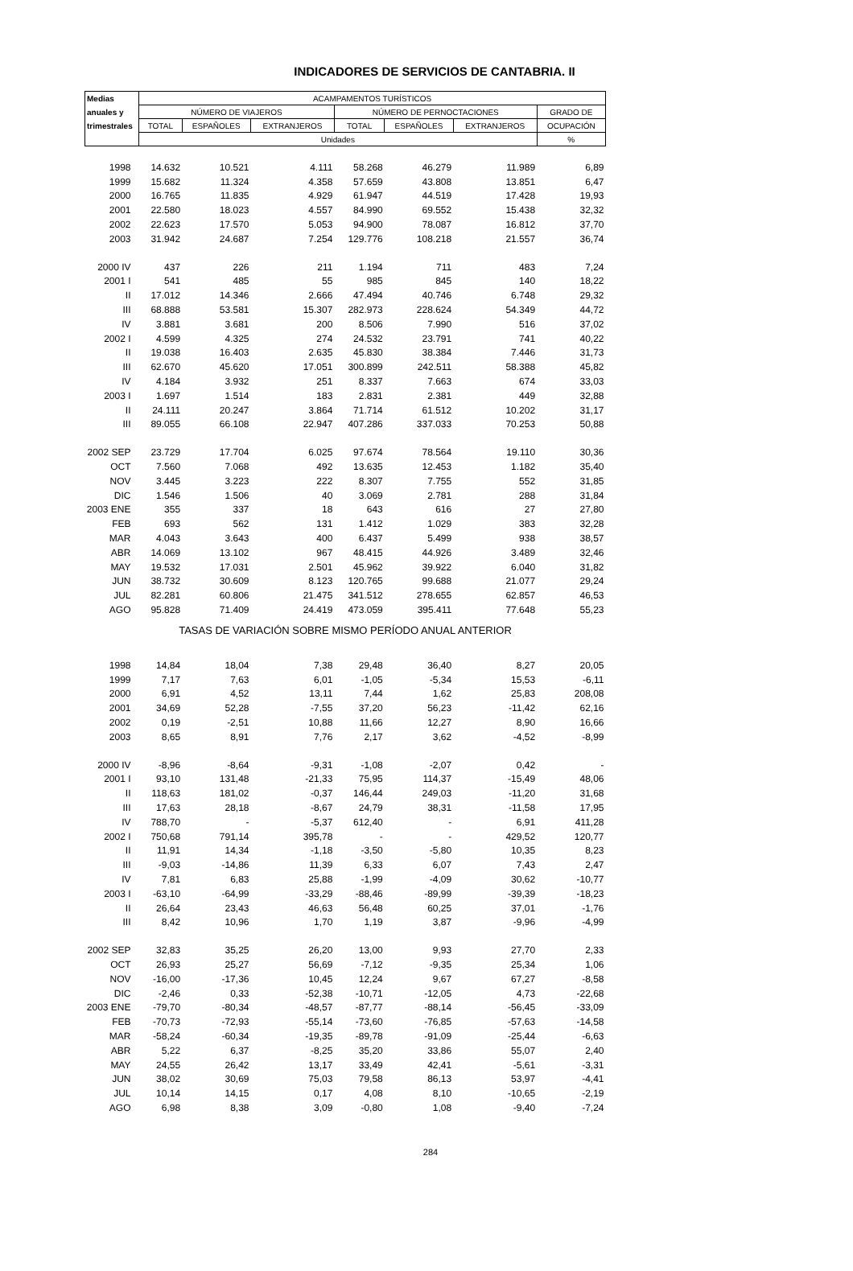INDICADORES DE SERVICIOS DE CANTABRIA. II
| Medias | ACAMPAMENTOS TURÍSTICOS | | | | | | |
| --- | --- | --- | --- | --- | --- | --- | --- |
| anuales y | NÚMERO DE VIAJEROS | | | NÚMERO DE PERNOCTACIONES | | | GRADO DE |
| trimestrales | TOTAL | ESPAÑOLES | EXTRANJEROS | TOTAL | ESPAÑOLES | EXTRANJEROS | OCUPACIÓN |
| | Unidades | | | | | | % |
| 1998 | 14.632 | 10.521 | 4.111 | 58.268 | 46.279 | 11.989 | 6,89 |
| 1999 | 15.682 | 11.324 | 4.358 | 57.659 | 43.808 | 13.851 | 6,47 |
| 2000 | 16.765 | 11.835 | 4.929 | 61.947 | 44.519 | 17.428 | 19,93 |
| 2001 | 22.580 | 18.023 | 4.557 | 84.990 | 69.552 | 15.438 | 32,32 |
| 2002 | 22.623 | 17.570 | 5.053 | 94.900 | 78.087 | 16.812 | 37,70 |
| 2003 | 31.942 | 24.687 | 7.254 | 129.776 | 108.218 | 21.557 | 36,74 |
| 2000 IV | 437 | 226 | 211 | 1.194 | 711 | 483 | 7,24 |
| 2001 I | 541 | 485 | 55 | 985 | 845 | 140 | 18,22 |
| II | 17.012 | 14.346 | 2.666 | 47.494 | 40.746 | 6.748 | 29,32 |
| III | 68.888 | 53.581 | 15.307 | 282.973 | 228.624 | 54.349 | 44,72 |
| IV | 3.881 | 3.681 | 200 | 8.506 | 7.990 | 516 | 37,02 |
| 2002 I | 4.599 | 4.325 | 274 | 24.532 | 23.791 | 741 | 40,22 |
| II | 19.038 | 16.403 | 2.635 | 45.830 | 38.384 | 7.446 | 31,73 |
| III | 62.670 | 45.620 | 17.051 | 300.899 | 242.511 | 58.388 | 45,82 |
| IV | 4.184 | 3.932 | 251 | 8.337 | 7.663 | 674 | 33,03 |
| 2003 I | 1.697 | 1.514 | 183 | 2.831 | 2.381 | 449 | 32,88 |
| II | 24.111 | 20.247 | 3.864 | 71.714 | 61.512 | 10.202 | 31,17 |
| III | 89.055 | 66.108 | 22.947 | 407.286 | 337.033 | 70.253 | 50,88 |
| 2002 SEP | 23.729 | 17.704 | 6.025 | 97.674 | 78.564 | 19.110 | 30,36 |
| OCT | 7.560 | 7.068 | 492 | 13.635 | 12.453 | 1.182 | 35,40 |
| NOV | 3.445 | 3.223 | 222 | 8.307 | 7.755 | 552 | 31,85 |
| DIC | 1.546 | 1.506 | 40 | 3.069 | 2.781 | 288 | 31,84 |
| 2003 ENE | 355 | 337 | 18 | 643 | 616 | 27 | 27,80 |
| FEB | 693 | 562 | 131 | 1.412 | 1.029 | 383 | 32,28 |
| MAR | 4.043 | 3.643 | 400 | 6.437 | 5.499 | 938 | 38,57 |
| ABR | 14.069 | 13.102 | 967 | 48.415 | 44.926 | 3.489 | 32,46 |
| MAY | 19.532 | 17.031 | 2.501 | 45.962 | 39.922 | 6.040 | 31,82 |
| JUN | 38.732 | 30.609 | 8.123 | 120.765 | 99.688 | 21.077 | 29,24 |
| JUL | 82.281 | 60.806 | 21.475 | 341.512 | 278.655 | 62.857 | 46,53 |
| AGO | 95.828 | 71.409 | 24.419 | 473.059 | 395.411 | 77.648 | 55,23 |
| TASAS DE VARIACIÓN SOBRE MISMO PERÍODO ANUAL ANTERIOR | | | | | | | |
| 1998 | 14,84 | 18,04 | 7,38 | 29,48 | 36,40 | 8,27 | 20,05 |
| 1999 | 7,17 | 7,63 | 6,01 | -1,05 | -5,34 | 15,53 | -6,11 |
| 2000 | 6,91 | 4,52 | 13,11 | 7,44 | 1,62 | 25,83 | 208,08 |
| 2001 | 34,69 | 52,28 | -7,55 | 37,20 | 56,23 | -11,42 | 62,16 |
| 2002 | 0,19 | -2,51 | 10,88 | 11,66 | 12,27 | 8,90 | 16,66 |
| 2003 | 8,65 | 8,91 | 7,76 | 2,17 | 3,62 | -4,52 | -8,99 |
| 2000 IV | -8,96 | -8,64 | -9,31 | -1,08 | -2,07 | 0,42 | - |
| 2001 I | 93,10 | 131,48 | -21,33 | 75,95 | 114,37 | -15,49 | 48,06 |
| II | 118,63 | 181,02 | -0,37 | 146,44 | 249,03 | -11,20 | 31,68 |
| III | 17,63 | 28,18 | -8,67 | 24,79 | 38,31 | -11,58 | 17,95 |
| IV | 788,70 | - | -5,37 | 612,40 | - | 6,91 | 411,28 |
| 2002 I | 750,68 | 791,14 | 395,78 | - | - | 429,52 | 120,77 |
| II | 11,91 | 14,34 | -1,18 | -3,50 | -5,80 | 10,35 | 8,23 |
| III | -9,03 | -14,86 | 11,39 | 6,33 | 6,07 | 7,43 | 2,47 |
| IV | 7,81 | 6,83 | 25,88 | -1,99 | -4,09 | 30,62 | -10,77 |
| 2003 I | -63,10 | -64,99 | -33,29 | -88,46 | -89,99 | -39,39 | -18,23 |
| II | 26,64 | 23,43 | 46,63 | 56,48 | 60,25 | 37,01 | -1,76 |
| III | 8,42 | 10,96 | 1,70 | 1,19 | 3,87 | -9,96 | -4,99 |
| 2002 SEP | 32,83 | 35,25 | 26,20 | 13,00 | 9,93 | 27,70 | 2,33 |
| OCT | 26,93 | 25,27 | 56,69 | -7,12 | -9,35 | 25,34 | 1,06 |
| NOV | -16,00 | -17,36 | 10,45 | 12,24 | 9,67 | 67,27 | -8,58 |
| DIC | -2,46 | 0,33 | -52,38 | -10,71 | -12,05 | 4,73 | -22,68 |
| 2003 ENE | -79,70 | -80,34 | -48,57 | -87,77 | -88,14 | -56,45 | -33,09 |
| FEB | -70,73 | -72,93 | -55,14 | -73,60 | -76,85 | -57,63 | -14,58 |
| MAR | -58,24 | -60,34 | -19,35 | -89,78 | -91,09 | -25,44 | -6,63 |
| ABR | 5,22 | 6,37 | -8,25 | 35,20 | 33,86 | 55,07 | 2,40 |
| MAY | 24,55 | 26,42 | 13,17 | 33,49 | 42,41 | -5,61 | -3,31 |
| JUN | 38,02 | 30,69 | 75,03 | 79,58 | 86,13 | 53,97 | -4,41 |
| JUL | 10,14 | 14,15 | 0,17 | 4,08 | 8,10 | -10,65 | -2,19 |
| AGO | 6,98 | 8,38 | 3,09 | -0,80 | 1,08 | -9,40 | -7,24 |
284